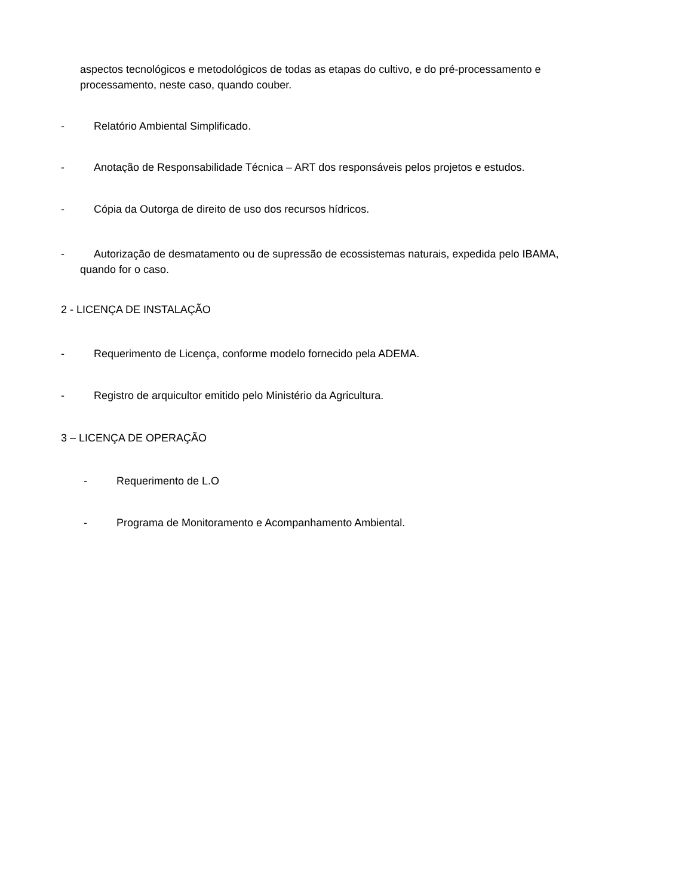aspectos tecnológicos e metodológicos de todas as etapas do cultivo, e do pré-processamento e processamento, neste caso, quando couber.
- Relatório Ambiental Simplificado.
- Anotação de Responsabilidade Técnica – ART dos responsáveis pelos projetos e estudos.
- Cópia da Outorga de direito de uso dos recursos hídricos.
- Autorização de desmatamento ou de supressão de ecossistemas naturais, expedida pelo IBAMA,
quando for o caso.
2 - LICENÇA DE INSTALAÇÃO
- Requerimento de Licença, conforme modelo fornecido pela ADEMA.
- Registro de arquicultor emitido pelo Ministério da Agricultura.
3 – LICENÇA DE OPERAÇÃO
- Requerimento de L.O
- Programa de Monitoramento e Acompanhamento Ambiental.